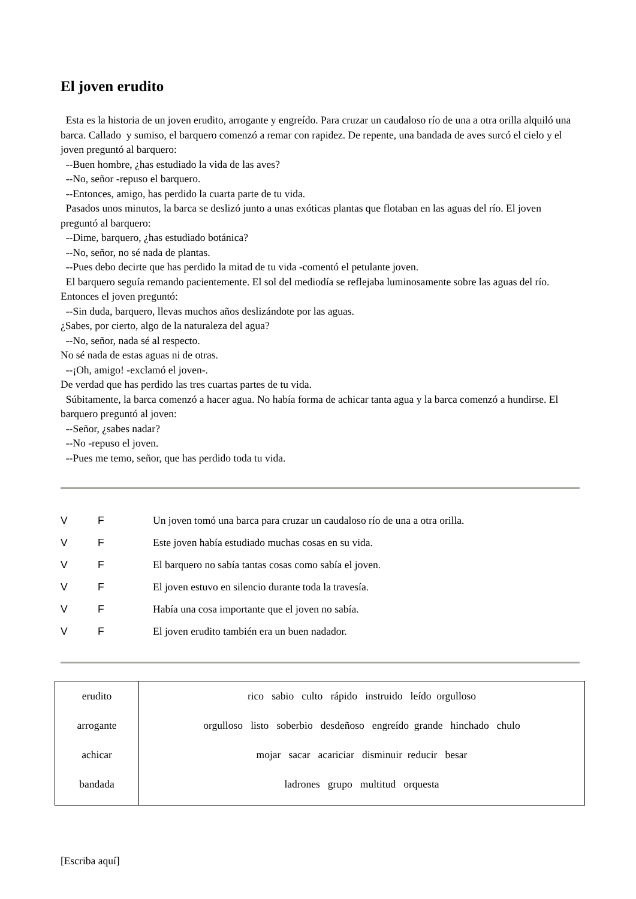El joven erudito
Esta es la historia de un joven erudito, arrogante y engreído. Para cruzar un caudaloso río de una a otra orilla alquiló una barca. Callado y sumiso, el barquero comenzó a remar con rapidez. De repente, una bandada de aves surcó el cielo y el joven preguntó al barquero:
--Buen hombre, ¿has estudiado la vida de las aves?
--No, señor -repuso el barquero.
--Entonces, amigo, has perdido la cuarta parte de tu vida.
Pasados unos minutos, la barca se deslizó junto a unas exóticas plantas que flotaban en las aguas del río. El joven preguntó al barquero:
--Dime, barquero, ¿has estudiado botánica?
--No, señor, no sé nada de plantas.
--Pues debo decirte que has perdido la mitad de tu vida -comentó el petulante joven.
El barquero seguía remando pacientemente. El sol del mediodía se reflejaba luminosamente sobre las aguas del río. Entonces el joven preguntó:
--Sin duda, barquero, llevas muchos años deslizándote por las aguas.
¿Sabes, por cierto, algo de la naturaleza del agua?
--No, señor, nada sé al respecto.
No sé nada de estas aguas ni de otras.
--¡Oh, amigo! -exclamó el joven-.
De verdad que has perdido las tres cuartas partes de tu vida.
Súbitamente, la barca comenzó a hacer agua. No había forma de achicar tanta agua y la barca comenzó a hundirse. El barquero preguntó al joven:
--Señor, ¿sabes nadar?
--No -repuso el joven.
--Pues me temo, señor, que has perdido toda tu vida.
V F Un joven tomó una barca para cruzar un caudaloso río de una a otra orilla.
V F Este joven había estudiado muchas cosas en su vida.
V F El barquero no sabía tantas cosas como sabía el joven.
V F El joven estuvo en silencio durante toda la travesía.
V F Había una cosa importante que el joven no sabía.
V F El joven erudito también era un buen nadador.
| erudito arrogante achicar bandada | rico sabio culto rápido instruido leído orgulloso orgulloso listo soberbio desdeñoso engreído grande hinchado chulo mojar sacar acariciar disminuir reducir besar ladrones grupo multitud orquesta |
[Escriba aquí]